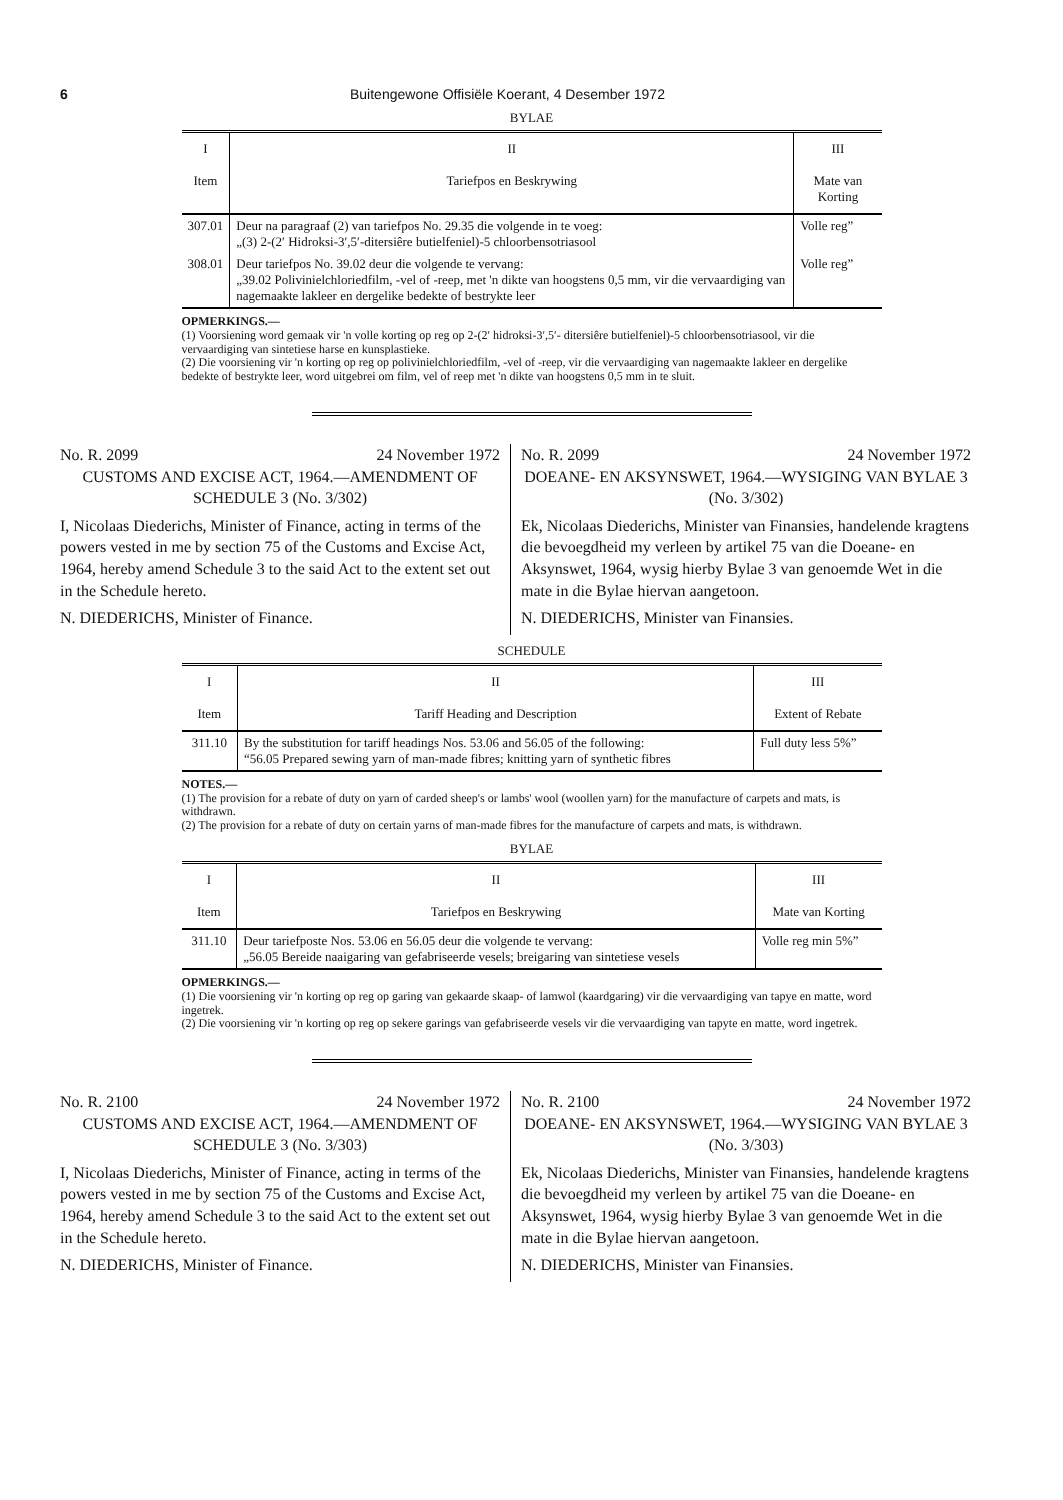6 Buitengewone Offisiële Koerant, 4 Desember 1972
BYLAE
| I | II | III |
| --- | --- | --- |
| Item | Tariefpos en Beskrywing | Mate van Korting |
| 307.01 | Deur na paragraaf (2) van tariefpos No. 29.35 die volgende in te voeg: „(3) 2-(2′ Hidroksi-3′,5′-ditersiêre butielfeniel)-5 chloorbensotriasool | Volle reg” |
| 308.01 | Deur tariefpos No. 39.02 deur die volgende te vervang: „39.02 Polivinielchloriedfilm, -vel of -reep, met 'n dikte van hoogstens 0,5 mm, vir die vervaardiging van nagemaakte lakleer en dergelike bedekte of bestrykte leer | Volle reg” |
OPMERKINGS.—
(1) Voorsiening word gemaak vir 'n volle korting op reg op 2-(2′ hidroksi-3′,5′- ditersiêre butielfeniel)-5 chloorbensotriasool, vir die vervaardiging van sintetiese harse en kunsplastieke.
(2) Die voorsiening vir 'n korting op reg op polivinielchloriedfilm, -vel of -reep, vir die vervaardiging van nagemaakte lakleer en dergelike bedekte of bestrykte leer, word uitgebrei om film, vel of reep met 'n dikte van hoogstens 0,5 mm in te sluit.
No. R. 2099 24 November 1972
CUSTOMS AND EXCISE ACT, 1964.—AMENDMENT OF SCHEDULE 3 (No. 3/302)
I, Nicolaas Diederichs, Minister of Finance, acting in terms of the powers vested in me by section 75 of the Customs and Excise Act, 1964, hereby amend Schedule 3 to the said Act to the extent set out in the Schedule hereto.
N. DIEDERICHS, Minister of Finance.
No. R. 2099 24 November 1972
DOEANE- EN AKSYNSWET, 1964.—WYSIGING VAN BYLAE 3 (No. 3/302)
Ek, Nicolaas Diederichs, Minister van Finansies, handelende kragtens die bevoegdheid my verleen by artikel 75 van die Doeane- en Aksynswet, 1964, wysig hierby Bylae 3 van genoemde Wet in die mate in die Bylae hiervan aangetoon.
N. DIEDERICHS, Minister van Finansies.
SCHEDULE
| I | II | III |
| --- | --- | --- |
| Item | Tariff Heading and Description | Extent of Rebate |
| 311.10 | By the substitution for tariff headings Nos. 53.06 and 56.05 of the following: “56.05 Prepared sewing yarn of man-made fibres; knitting yarn of synthetic fibres | Full duty less 5%” |
NOTES.—
(1) The provision for a rebate of duty on yarn of carded sheep's or lambs' wool (woollen yarn) for the manufacture of carpets and mats, is withdrawn.
(2) The provision for a rebate of duty on certain yarns of man-made fibres for the manufacture of carpets and mats, is withdrawn.
BYLAE
| I | II | III |
| --- | --- | --- |
| Item | Tariefpos en Beskrywing | Mate van Korting |
| 311.10 | Deur tariefposte Nos. 53.06 en 56.05 deur die volgende te vervang: „56.05 Bereide naaigaring van gefabriseerde vesels; breigaring van sintetiese vesels | Volle reg min 5%” |
OPMERKINGS.—
(1) Die voorsiening vir 'n korting op reg op garing van gekaarde skaap- of lamwol (kaardgaring) vir die vervaardiging van tapye en matte, word ingetrek.
(2) Die voorsiening vir 'n korting op reg op sekere garings van gefabriseerde vesels vir die vervaardiging van tapyte en matte, word ingetrek.
No. R. 2100 24 November 1972
CUSTOMS AND EXCISE ACT, 1964.—AMENDMENT OF SCHEDULE 3 (No. 3/303)
I, Nicolaas Diederichs, Minister of Finance, acting in terms of the powers vested in me by section 75 of the Customs and Excise Act, 1964, hereby amend Schedule 3 to the said Act to the extent set out in the Schedule hereto.
N. DIEDERICHS, Minister of Finance.
No. R. 2100 24 November 1972
DOEANE- EN AKSYNSWET, 1964.—WYSIGING VAN BYLAE 3 (No. 3/303)
Ek, Nicolaas Diederichs, Minister van Finansies, handelende kragtens die bevoegdheid my verleen by artikel 75 van die Doeane- en Aksynswet, 1964, wysig hierby Bylae 3 van genoemde Wet in die mate in die Bylae hiervan aangetoon.
N. DIEDERICHS, Minister van Finansies.